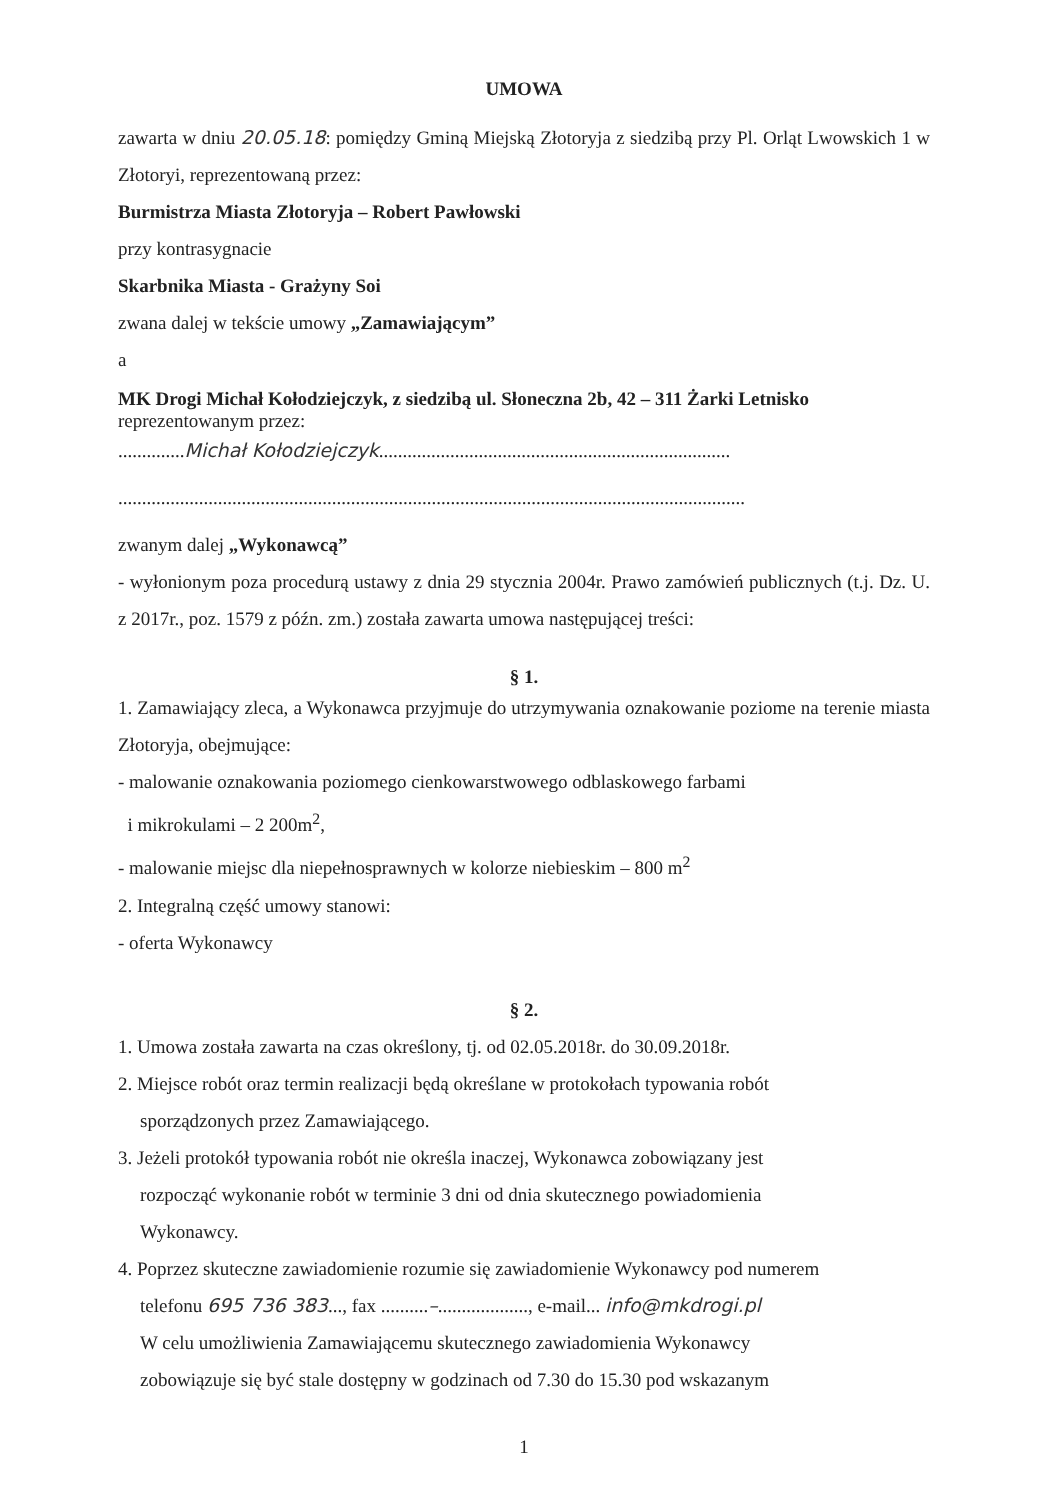UMOWA
zawarta w dniu 20.05.18: pomiędzy Gminą Miejską Złotoryja z siedzibą przy Pl. Orląt Lwowskich 1 w Złotoryi, reprezentowaną przez:
Burmistrza Miasta Złotoryja – Robert Pawłowski
przy kontrasygnacie
Skarbnika Miasta - Grażyny Soi
zwana dalej w tekście umowy „Zamawiającym”
a
MK Drogi Michał Kołodziejczyk, z siedzibą ul. Słoneczna 2b, 42 – 311 Żarki Letnisko
reprezentowanym przez:
..............Michał Kołodziejczyk..........................................................................
....................................................................................................................................
zwanym dalej „Wykonawcą”
- wyłonionym poza procedurą ustawy z dnia 29 stycznia 2004r. Prawo zamówień publicznych (t.j. Dz. U. z 2017r., poz. 1579 z późn. zm.) została zawarta umowa następującej treści:
§ 1.
1. Zamawiający zleca, a Wykonawca przyjmuje do utrzymywania oznakowanie poziome na terenie miasta Złotoryja, obejmujące:
- malowanie oznakowania poziomego cienkowarstwowego odblaskowego farbami
i mikrokulami – 2 200m<sup>2</sup>,
- malowanie miejsc dla niepełnosprawnych w kolorze niebieskim – 800 m<sup>2</sup>
2. Integralną część umowy stanowi:
- oferta Wykonawcy
§ 2.
1. Umowa została zawarta na czas określony, tj. od 02.05.2018r. do 30.09.2018r.
2. Miejsce robót oraz termin realizacji będą określane w protokołach typowania robót
sporządzonych przez Zamawiającego.
3. Jeżeli protokół typowania robót nie określa inaczej, Wykonawca zobowiązany jest
rozpocząć wykonanie robót w terminie 3 dni od dnia skutecznego powiadomienia
Wykonawcy.
4. Poprzez skuteczne zawiadomienie rozumie się zawiadomienie Wykonawcy pod numerem
telefonu 695 736 383..., fax ..........–..................., e-mail... info@mkdrogi.pl
W celu umożliwienia Zamawiającemu skutecznego zawiadomienia Wykonawcy
zobowiązuje się być stale dostępny w godzinach od 7.30 do 15.30 pod wskazanym
1